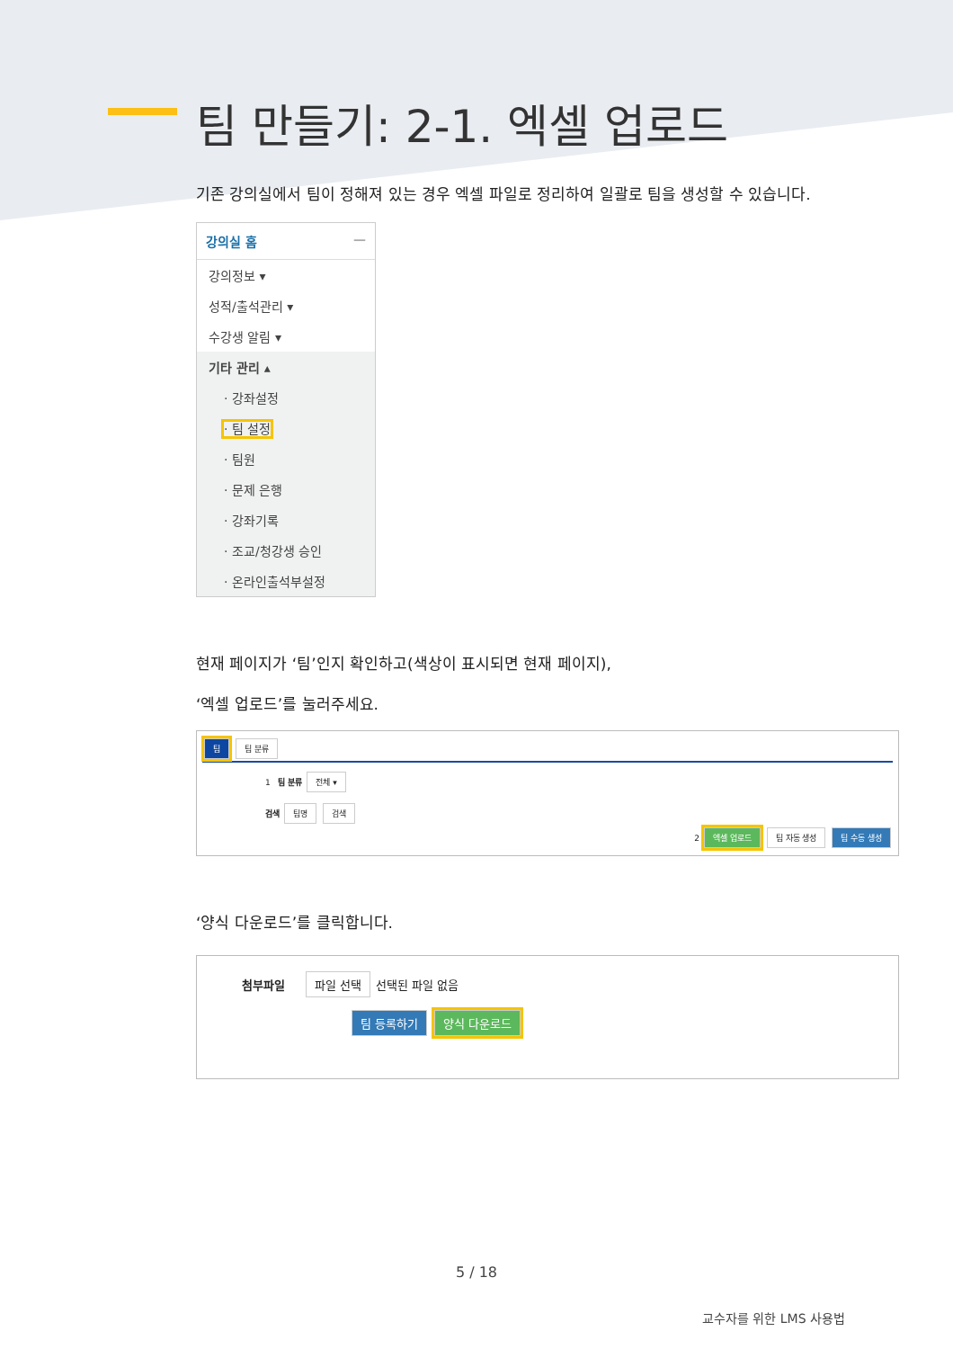팀 만들기: 2-1. 엑셀 업로드
기존 강의실에서 팀이 정해져 있는 경우 엑셀 파일로 정리하여 일괄로 팀을 생성할 수 있습니다.
강의실 홈 —
강의정보 ▾
성적/출석관리 ▾
수강생 알림 ▾
기타 관리 ▴
· 강좌설정
· 팀 설정
· 팀원
· 문제 은행
· 강좌기록
· 조교/청강생 승인
· 온라인출석부설정
현재 페이지가 ‘팀’인지 확인하고(색상이 표시되면 현재 페이지),
‘엑셀 업로드’를 눌러주세요.
팀 팀 분류
1 팀 분류 전체 ▾
검색 팀명 검색
2 엑셀 업로드 팀 자동 생성 팀 수동 생성
‘양식 다운로드’를 클릭합니다.
첨부파일 파일 선택 선택된 파일 없음
팀 등록하기 양식 다운로드
5 / 18
교수자를 위한 LMS 사용법